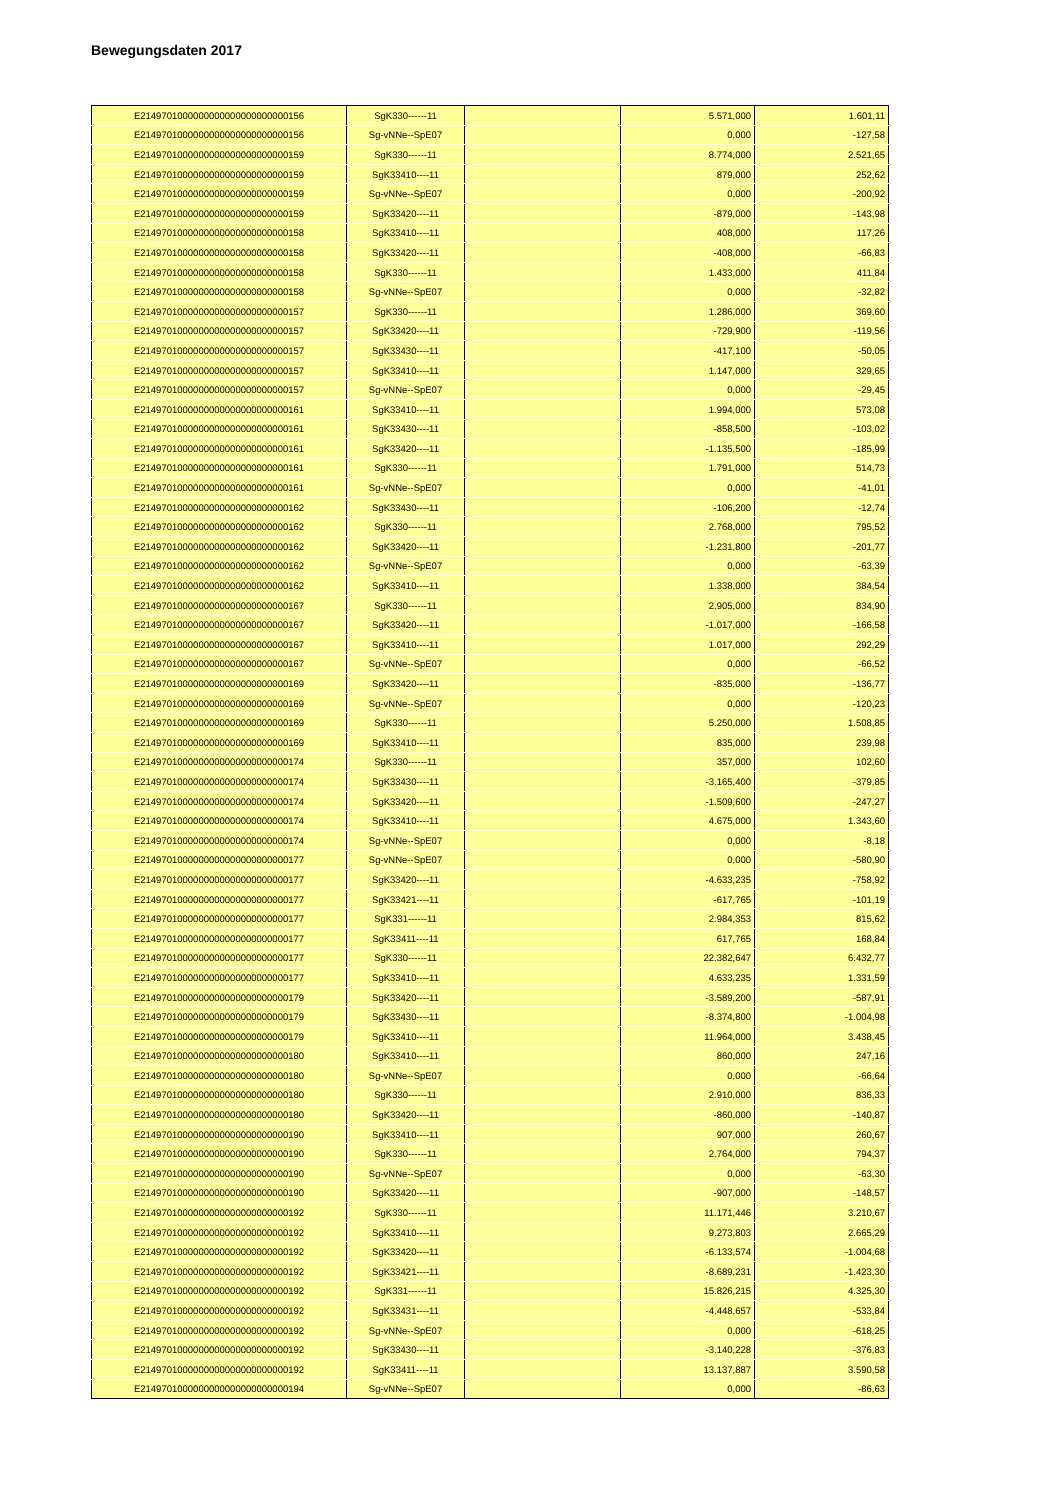Bewegungsdaten 2017
| E2149701000000000000000000000156 | SgK330------11 | | 5.571,000 | 1.601,11 |
| E2149701000000000000000000000156 | Sg-vNNe--SpE07 | | 0,000 | -127,58 |
| E2149701000000000000000000000159 | SgK330------11 | | 8.774,000 | 2.521,65 |
| E2149701000000000000000000000159 | SgK33410----11 | | 879,000 | 252,62 |
| E2149701000000000000000000000159 | Sg-vNNe--SpE07 | | 0,000 | -200,92 |
| E2149701000000000000000000000159 | SgK33420----11 | | -879,000 | -143,98 |
| E2149701000000000000000000000158 | SgK33410----11 | | 408,000 | 117,26 |
| E2149701000000000000000000000158 | SgK33420----11 | | -408,000 | -66,83 |
| E2149701000000000000000000000158 | SgK330------11 | | 1.433,000 | 411,84 |
| E2149701000000000000000000000158 | Sg-vNNe--SpE07 | | 0,000 | -32,82 |
| E2149701000000000000000000000157 | SgK330------11 | | 1.286,000 | 369,60 |
| E2149701000000000000000000000157 | SgK33420----11 | | -729,900 | -119,56 |
| E2149701000000000000000000000157 | SgK33430----11 | | -417,100 | -50,05 |
| E2149701000000000000000000000157 | SgK33410----11 | | 1.147,000 | 329,65 |
| E2149701000000000000000000000157 | Sg-vNNe--SpE07 | | 0,000 | -29,45 |
| E2149701000000000000000000000161 | SgK33410----11 | | 1.994,000 | 573,08 |
| E2149701000000000000000000000161 | SgK33430----11 | | -858,500 | -103,02 |
| E2149701000000000000000000000161 | SgK33420----11 | | -1.135,500 | -185,99 |
| E2149701000000000000000000000161 | SgK330------11 | | 1.791,000 | 514,73 |
| E2149701000000000000000000000161 | Sg-vNNe--SpE07 | | 0,000 | -41,01 |
| E2149701000000000000000000000162 | SgK33430----11 | | -106,200 | -12,74 |
| E2149701000000000000000000000162 | SgK330------11 | | 2.768,000 | 795,52 |
| E2149701000000000000000000000162 | SgK33420----11 | | -1.231,800 | -201,77 |
| E2149701000000000000000000000162 | Sg-vNNe--SpE07 | | 0,000 | -63,39 |
| E2149701000000000000000000000162 | SgK33410----11 | | 1.338,000 | 384,54 |
| E2149701000000000000000000000167 | SgK330------11 | | 2.905,000 | 834,90 |
| E2149701000000000000000000000167 | SgK33420----11 | | -1.017,000 | -166,58 |
| E2149701000000000000000000000167 | SgK33410----11 | | 1.017,000 | 292,29 |
| E2149701000000000000000000000167 | Sg-vNNe--SpE07 | | 0,000 | -66,52 |
| E2149701000000000000000000000169 | SgK33420----11 | | -835,000 | -136,77 |
| E2149701000000000000000000000169 | Sg-vNNe--SpE07 | | 0,000 | -120,23 |
| E2149701000000000000000000000169 | SgK330------11 | | 5.250,000 | 1.508,85 |
| E2149701000000000000000000000169 | SgK33410----11 | | 835,000 | 239,98 |
| E2149701000000000000000000000174 | SgK330------11 | | 357,000 | 102,60 |
| E2149701000000000000000000000174 | SgK33430----11 | | -3.165,400 | -379,85 |
| E2149701000000000000000000000174 | SgK33420----11 | | -1.509,600 | -247,27 |
| E2149701000000000000000000000174 | SgK33410----11 | | 4.675,000 | 1.343,60 |
| E2149701000000000000000000000174 | Sg-vNNe--SpE07 | | 0,000 | -8,18 |
| E2149701000000000000000000000177 | Sg-vNNe--SpE07 | | 0,000 | -580,90 |
| E2149701000000000000000000000177 | SgK33420----11 | | -4.633,235 | -758,92 |
| E2149701000000000000000000000177 | SgK33421----11 | | -617,765 | -101,19 |
| E2149701000000000000000000000177 | SgK331------11 | | 2.984,353 | 815,62 |
| E2149701000000000000000000000177 | SgK33411----11 | | 617,765 | 168,84 |
| E2149701000000000000000000000177 | SgK330------11 | | 22.382,647 | 6.432,77 |
| E2149701000000000000000000000177 | SgK33410----11 | | 4.633,235 | 1.331,59 |
| E2149701000000000000000000000179 | SgK33420----11 | | -3.589,200 | -587,91 |
| E2149701000000000000000000000179 | SgK33430----11 | | -8.374,800 | -1.004,98 |
| E2149701000000000000000000000179 | SgK33410----11 | | 11.964,000 | 3.438,45 |
| E2149701000000000000000000000180 | SgK33410----11 | | 860,000 | 247,16 |
| E2149701000000000000000000000180 | Sg-vNNe--SpE07 | | 0,000 | -66,64 |
| E2149701000000000000000000000180 | SgK330------11 | | 2.910,000 | 836,33 |
| E2149701000000000000000000000180 | SgK33420----11 | | -860,000 | -140,87 |
| E2149701000000000000000000000190 | SgK33410----11 | | 907,000 | 260,67 |
| E2149701000000000000000000000190 | SgK330------11 | | 2.764,000 | 794,37 |
| E2149701000000000000000000000190 | Sg-vNNe--SpE07 | | 0,000 | -63,30 |
| E2149701000000000000000000000190 | SgK33420----11 | | -907,000 | -148,57 |
| E2149701000000000000000000000192 | SgK330------11 | | 11.171,446 | 3.210,67 |
| E2149701000000000000000000000192 | SgK33410----11 | | 9.273,803 | 2.665,29 |
| E2149701000000000000000000000192 | SgK33420----11 | | -6.133,574 | -1.004,68 |
| E2149701000000000000000000000192 | SgK33421----11 | | -8.689,231 | -1.423,30 |
| E2149701000000000000000000000192 | SgK331------11 | | 15.826,215 | 4.325,30 |
| E2149701000000000000000000000192 | SgK33431----11 | | -4.448,657 | -533,84 |
| E2149701000000000000000000000192 | Sg-vNNe--SpE07 | | 0,000 | -618,25 |
| E2149701000000000000000000000192 | SgK33430----11 | | -3.140,228 | -376,83 |
| E2149701000000000000000000000192 | SgK33411----11 | | 13.137,887 | 3.590,58 |
| E2149701000000000000000000000194 | Sg-vNNe--SpE07 | | 0,000 | -86,63 |